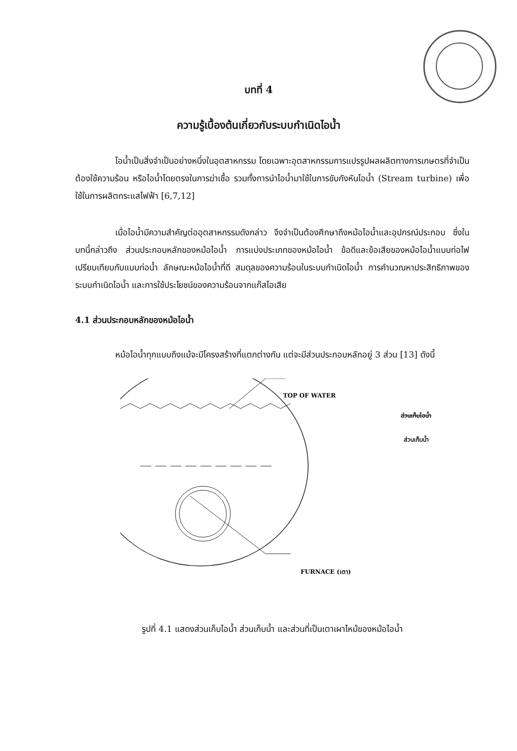บทที่ 4
ความรู้เบื้องต้นเกี่ยวกับระบบกำเนิดไอน้ำ
ไอน้ำเป็นสิ่งจำเป็นอย่างหนึ่งในอุตสาหกรรม โดยเฉพาะอุตสาหกรรมการแปรรูปผลผลิตทางการเกษตรที่จำเป็นต้องใช้ความร้อน หรือไอน้ำโดยตรงในการฆ่าเชื้อ รวมทั้งการนำไอน้ำมาใช้ในการขับกังหันไอน้ำ (Stream turbine) เพื่อใช้ในการผลิตกระแสไฟฟ้า [6,7,12]
เมื่อไอน้ำมีความสำคัญต่ออุตสาหกรรมดังกล่าว จึงจำเป็นต้องศึกษาถึงหม้อไอน้ำและอุปกรณ์ประกอบ ซึ่งในบทนี้กล่าวถึง ส่วนประกอบหลักของหม้อไอน้ำ การแบ่งประเภทของหม้อไอน้ำ ข้อดีและข้อเสียของหม้อไอน้ำแบบท่อไฟเปรียบเทียบกับแบบท่อน้ำ ลักษณะหม้อไอน้ำที่ดี สมดุลของความร้อนในระบบกำเนิดไอน้ำ การคำนวณหาประสิทธิภาพของระบบกำเนิดไอน้ำ และการใช้ประโยชน์ของความร้อนจากแก๊สไอเสีย
4.1 ส่วนประกอบหลักของหม้อไอน้ำ
หม้อไอน้ำทุกแบบถึงแม้จะมีโครงสร้างที่แตกต่างกัน แต่จะมีส่วนประกอบหลักอยู่ 3 ส่วน [13] ดังนี้
TOP OF WATER
FURNACE (เตา)
ส่วนเก็บไอน้ำ
ส่วนเก็บน้ำ
รูปที่ 4.1 แสดงส่วนเก็บไอน้ำ ส่วนเก็บน้ำ และส่วนที่เป็นเตาเผาไหม้ของหม้อไอน้ำ